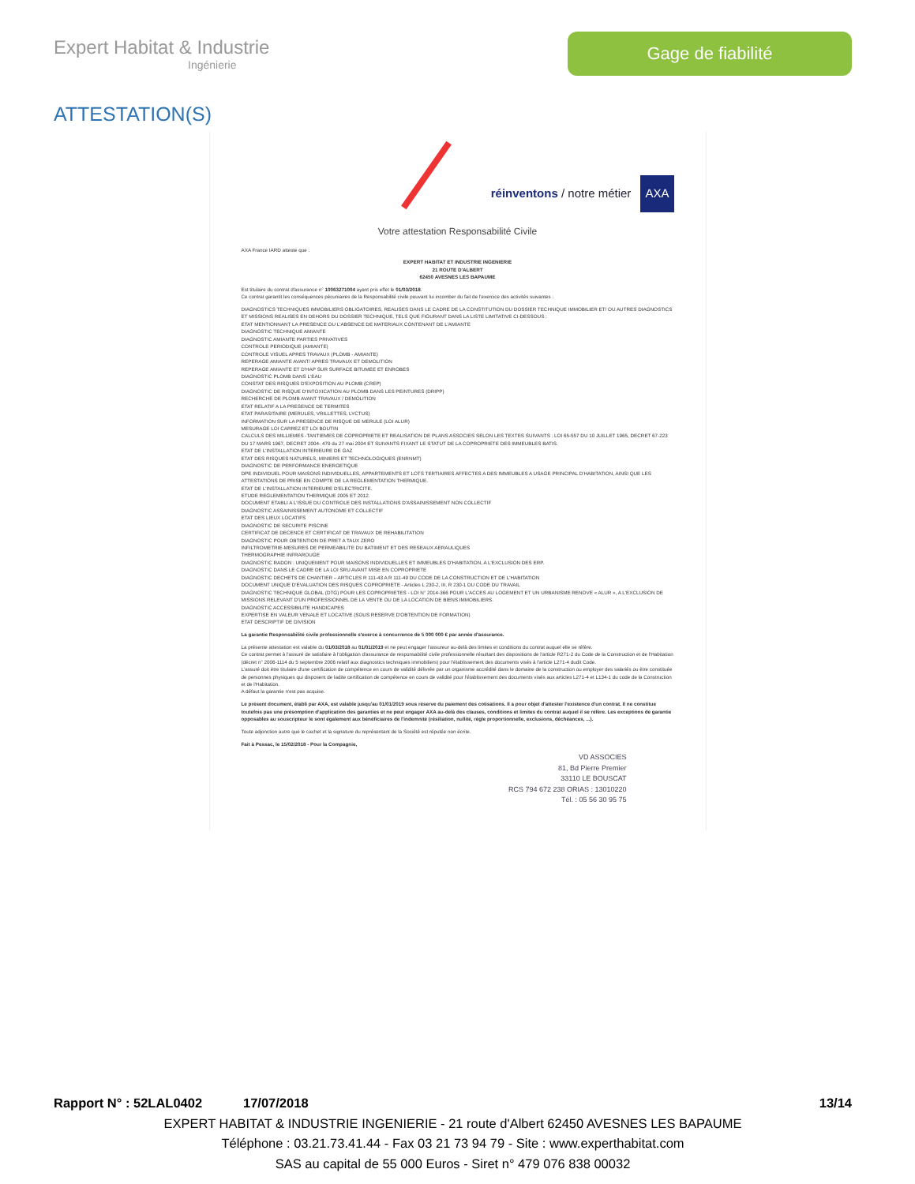Expert Habitat & Industrie
Ingénierie
Gage de fiabilité
ATTESTATION(S)
réinventons / notre métier AXA
Votre attestation Responsabilité Civile
AXA France IARD atteste que :
EXPERT HABITAT ET INDUSTRIE INGENIERIE
21 ROUTE D'ALBERT
62450 AVESNES LES BAPAUME
Est titulaire du contrat d'assurance n° 10063271004 ayant pris effet le 01/03/2018.
Ce contrat garantit les conséquences pécuniaires de la Responsabilité civile pouvant lui incomber du fait de l'exercice des activités suivantes :
DIAGNOSTICS TECHNIQUES IMMOBILIERS OBLIGATOIRES, REALISES DANS LE CADRE DE LA CONSTITUTION DU DOSSIER TECHNIQUE IMMOBILIER ET/ OU AUTRES DIAGNOSTICS ET MISSIONS REALISES EN DEHORS DU DOSSIER TECHNIQUE, TELS QUE FIGURANT DANS LA LISTE LIMITATIVE CI-DESSOUS :
ETAT MENTIONNANT LA PRESENCE OU L'ABSENCE DE MATERIAUX CONTENANT DE L'AMIANTE
DIAGNOSTIC TECHNIQUE AMIANTE
DIAGNOSTIC AMIANTE PARTIES PRIVATIVES
CONTROLE PERIODIQUE (AMIANTE)
CONTROLE VISUEL APRES TRAVAUX (PLOMB - AMIANTE)
REPERAGE AMIANTE AVANT/ APRES TRAVAUX ET DEMOLITION
REPERAGE AMIANTE ET D'HAP SUR SURFACE BITUMEE ET ENROBES
DIAGNOSTIC PLOMB DANS L'EAU
CONSTAT DES RISQUES D'EXPOSITION AU PLOMB (CREP)
DIAGNOSTIC DE RISQUE D'INTOXICATION AU PLOMB DANS LES PEINTURES (DRIPP)
RECHERCHE DE PLOMB AVANT TRAVAUX / DEMOLITION
ETAT RELATIF A LA PRESENCE DE TERMITES
ETAT PARASITAIRE (MERULES, VRILLETTES, LYCTUS)
INFORMATION SUR LA PRESENCE DE RISQUE DE MERULE (LOI ALUR)
MESURAGE LOI CARREZ ET LOI BOUTIN
CALCULS DES MILLIEMES -TANTIEMES DE COPROPRIETE ET REALISATION DE PLANS ASSOCIES SELON LES TEXTES SUIVANTS : LOI 65-557 DU 10 JUILLET 1965, DECRET 67-223 DU 17 MARS 1967, DECRET 2004- 479 du 27 mai 2004 ET SUIVANTS FIXANT LE STATUT DE LA COPROPRIETE DES IMMEUBLES BATIS.
ETAT DE L'INSTALLATION INTERIEURE DE GAZ
ETAT DES RISQUES NATURELS, MINIERS ET TECHNOLOGIQUES (ENRNMT)
DIAGNOSTIC DE PERFORMANCE ENERGETIQUE
DPE INDIVIDUEL POUR MAISONS INDIVIDUELLES, APPARTEMENTS ET LOTS TERTIAIRES AFFECTES A DES IMMEUBLES A USAGE PRINCIPAL D'HABITATION, AINSI QUE LES ATTESTATIONS DE PRISE EN COMPTE DE LA REGLEMENTATION THERMIQUE.
ETAT DE L'INSTALLATION INTERIEURE D'ELECTRICITE.
ETUDE REGLEMENTATION THERMIQUE 2005 ET 2012.
DOCUMENT ETABLI A L'ISSUE DU CONTROLE DES INSTALLATIONS D'ASSAINISSEMENT NON COLLECTIF
DIAGNOSTIC ASSAINISSEMENT AUTONOME ET COLLECTIF
ETAT DES LIEUX LOCATIFS
DIAGNOSTIC DE SECURITE PISCINE
CERTIFICAT DE DECENCE ET CERTIFICAT DE TRAVAUX DE REHABILITATION
DIAGNOSTIC POUR OBTENTION DE PRET A TAUX ZERO
INFILTROMETRIE-MESURES DE PERMEABILITE DU BATIMENT ET DES RESEAUX AERAULIQUES
THERMOGRAPHIE INFRAROUGE
DIAGNOSTIC RADON : UNIQUEMENT POUR MAISONS INDIVIDUELLES ET IMMEUBLES D'HABITATION, A L'EXCLUSION DES ERP.
DIAGNOSTIC DANS LE CADRE DE LA LOI SRU AVANT MISE EN COPROPRIETE
DIAGNOSTIC DECHETS DE CHANTIER – ARTICLES R 111-43 A R 111-49 DU CODE DE LA CONSTRUCTION ET DE L'HABITATION
DOCUMENT UNIQUE D'EVALUATION DES RISQUES COPROPRIETE - Articles L 230-2, III, R 230-1 DU CODE DU TRAVAIL
DIAGNOSTIC TECHNIQUE GLOBAL (DTG) POUR LES COPROPRIETES - LOI N° 2014-366 POUR L'ACCES AU LOGEMENT ET UN URBANISME RENOVE « ALUR », A L'EXCLUSION DE MISSIONS RELEVANT D'UN PROFESSIONNEL DE LA VENTE OU DE LA LOCATION DE BIENS IMMOBILIERS.
DIAGNOSTIC ACCESSIBILITE HANDICAPES
EXPERTISE EN VALEUR VENALE ET LOCATIVE (SOUS RESERVE D'OBTENTION DE FORMATION)
ETAT DESCRIPTIF DE DIVISION
La garantie Responsabilité civile professionnelle s'exerce à concurrence de 5 000 000 € par année d'assurance.
La présente attestation est valable du 01/03/2018 au 01/01/2019 et ne peut engager l'assureur au-delà des limites et conditions du contrat auquel elle se réfère.
Ce contrat permet à l'assuré de satisfaire à l'obligation d'assurance de responsabilité civile professionnelle résultant des dispositions de l'article R271-2 du Code de la Construction et de l'Habitation (décret n° 2006-1114 du 5 septembre 2006 relatif aux diagnostics techniques immobiliers) pour l'établissement des documents visés à l'article L271-4 dudit Code.
L'assuré doit être titulaire d'une certification de compétence en cours de validité délivrée par un organisme accrédité dans le domaine de la construction ou employer des salariés ou être constituée de personnes physiques qui disposent de ladite certification de compétence en cours de validité pour l'établissement des documents visés aux articles L271-4 et L134-1 du code de la Construction et de l'Habitation.
A défaut la garantie n'est pas acquise.
Le présent document, établi par AXA, est valable jusqu'au 01/01/2019 sous réserve du paiement des cotisations. Il a pour objet d'attester l'existence d'un contrat. Il ne constitue toutefois pas une présomption d'application des garanties et ne peut engager AXA au-delà des clauses, conditions et limites du contrat auquel il se réfère. Les exceptions de garantie opposables au souscripteur le sont également aux bénéficiaires de l'indemnité (résiliation, nullité, règle proportionnelle, exclusions, déchéances, ...).
Toute adjonction autre que le cachet et la signature du représentant de la Société est réputée non écrite.
Fait à Pessac, le 15/02/2018 - Pour la Compagnie,
VD ASSOCIES
81, Bd Pierre Premier
33110 LE BOUSCAT
RCS 794 672 238 ORIAS : 13010220
Tél. : 05 56 30 95 75
Rapport N° : 52LAL0402 17/07/2018 13/14
EXPERT HABITAT & INDUSTRIE INGENIERIE - 21 route d'Albert 62450 AVESNES LES BAPAUME
Téléphone : 03.21.73.41.44 - Fax 03 21 73 94 79 - Site : www.experthabitat.com
SAS au capital de 55 000 Euros - Siret n° 479 076 838 00032